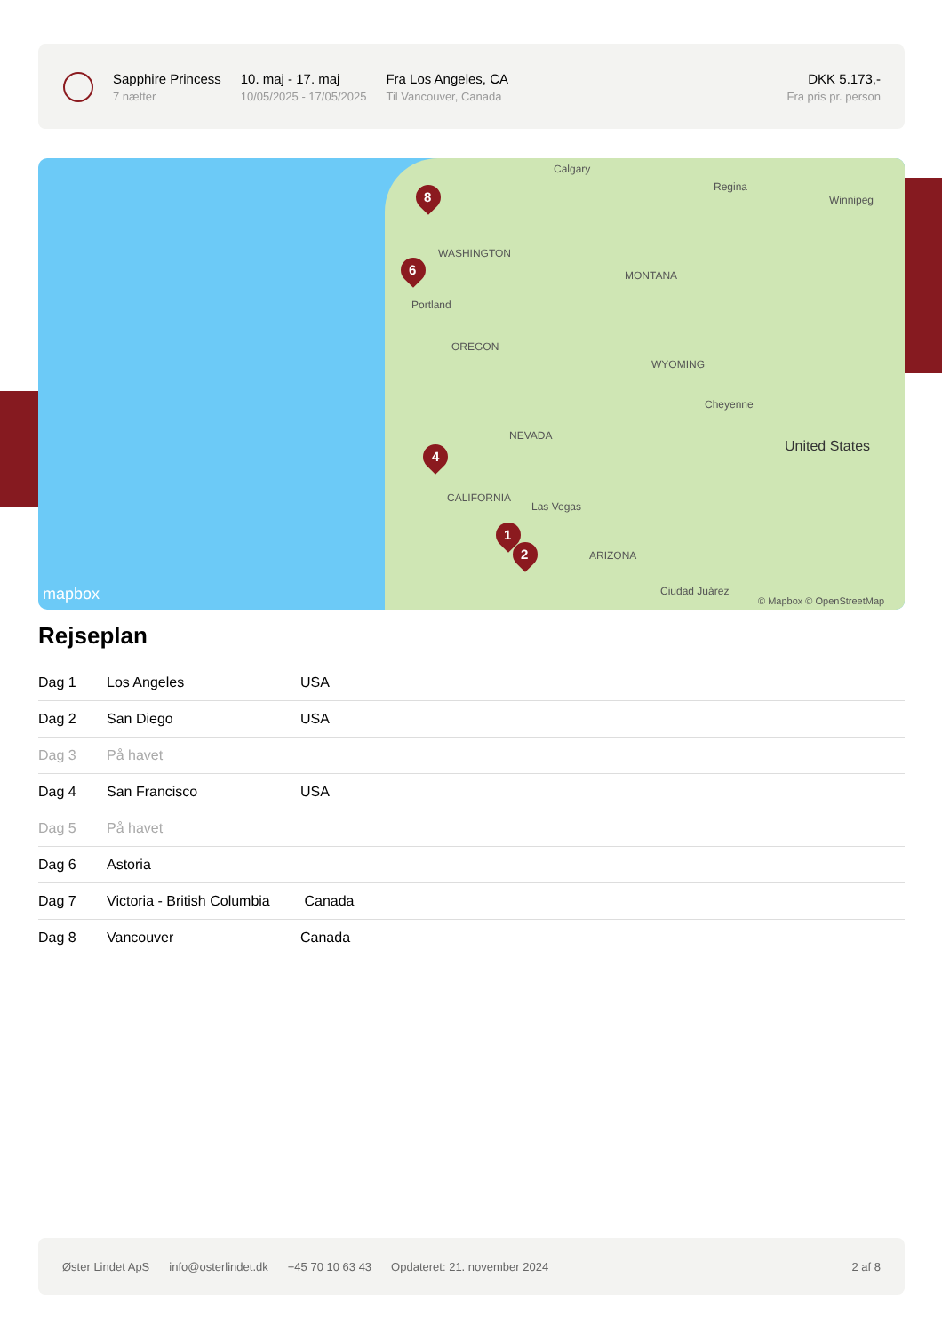Sapphire Princess
7 nætter
10. maj - 17. maj
10/05/2025 - 17/05/2025
Fra Los Angeles, CA
Til Vancouver, Canada
DKK 5.173,-
Fra pris pr. person
Calgary
Regina
Winnipeg
WASHINGTON
MONTANA
Portland
OREGON
WYOMING
Cheyenne
NEVADA
United States
CALIFORNIA
Las Vegas
ARIZONA
Ciudad Juárez mapbox © Mapbox © OpenStreetMap
8
6
4
1
2
Rejseplan
| Dag 1 | Los Angeles | USA |
| Dag 2 | San Diego | USA |
| Dag 3 | På havet | |
| Dag 4 | San Francisco | USA |
| Dag 5 | På havet | |
| Dag 6 | Astoria | |
| Dag 7 | Victoria - British Columbia | Canada |
| Dag 8 | Vancouver | Canada |
Øster Lindet ApS info@osterlindet.dk +45 70 10 63 43 Opdateret: 21. november 2024 2 af 8